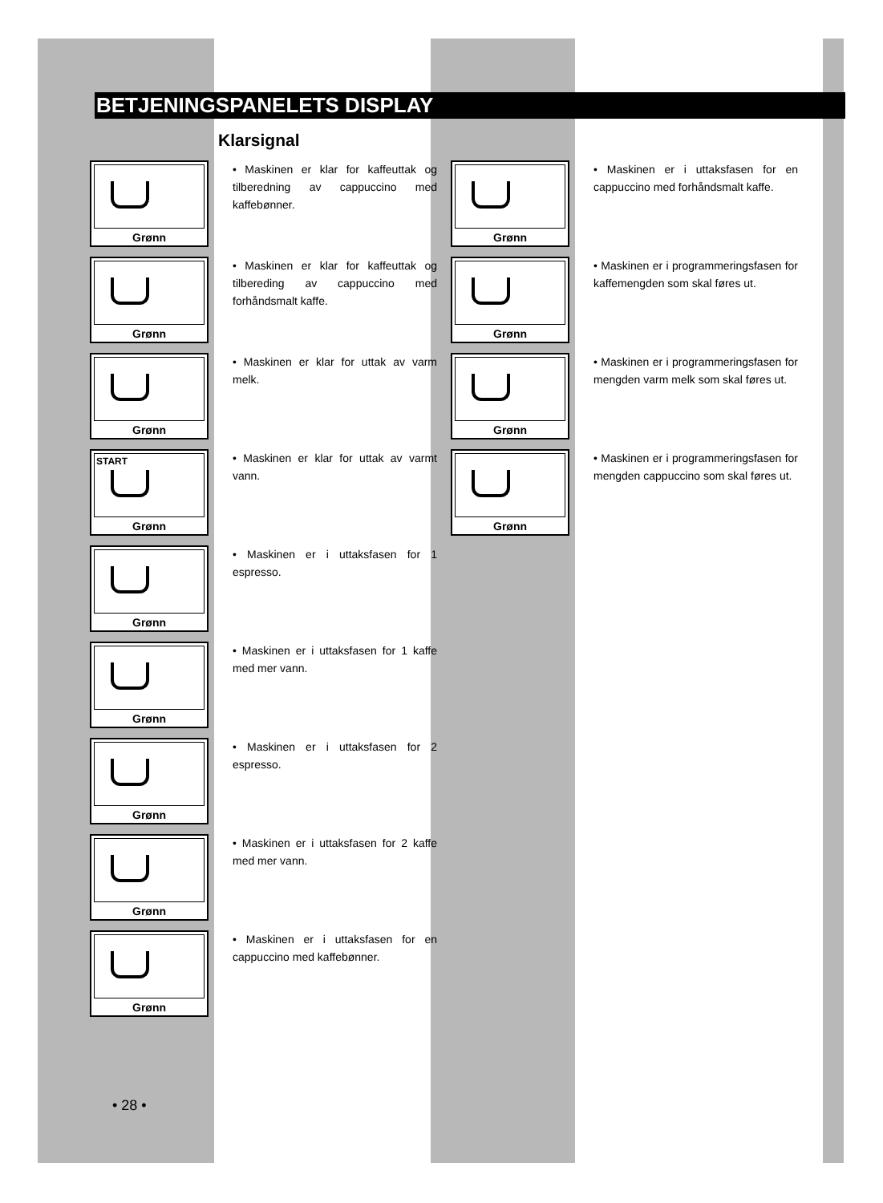BETJENINGSPANELETS DISPLAY
Klarsignal
Grønn
• Maskinen er klar for kaffeuttak og tilberedning av cappuccino med kaffebønner.
Grønn
• Maskinen er klar for kaffeuttak og tilbereding av cappuccino med forhåndsmalt kaffe.
Grønn
• Maskinen er klar for uttak av varm melk.
START
Grønn
• Maskinen er klar for uttak av varmt vann.
Grønn
• Maskinen er i uttaksfasen for 1 espresso.
Grønn
• Maskinen er i uttaksfasen for 1 kaffe med mer vann.
Grønn
• Maskinen er i uttaksfasen for 2 espresso.
Grønn
• Maskinen er i uttaksfasen for 2 kaffe med mer vann.
Grønn
• Maskinen er i uttaksfasen for en cappuccino med kaffebønner.
Grønn
• Maskinen er i uttaksfasen for en cappuccino med forhåndsmalt kaffe.
Grønn
• Maskinen er i programmeringsfasen for kaffemengden som skal føres ut.
Grønn
• Maskinen er i programmeringsfasen for mengden varm melk som skal føres ut.
Grønn
• Maskinen er i programmeringsfasen for mengden cappuccino som skal føres ut.
• 28 •